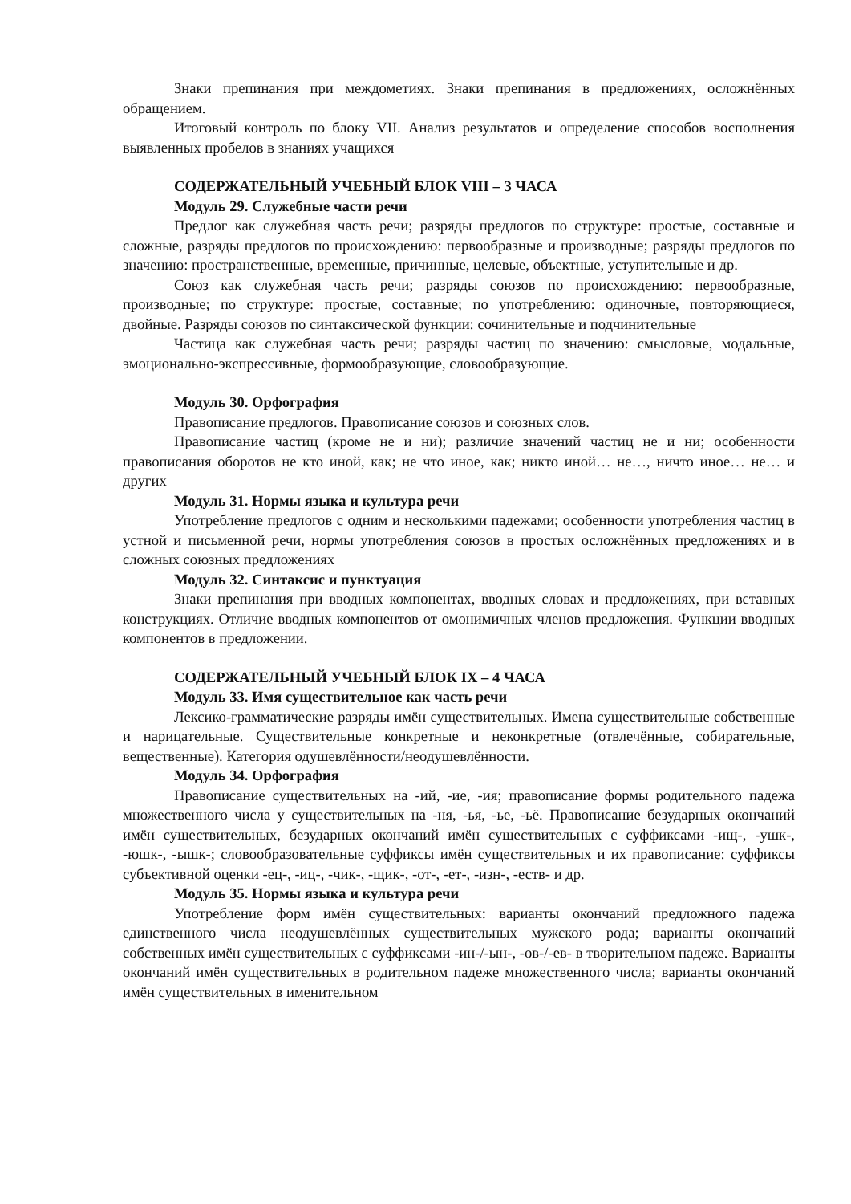Знаки препинания при междометиях. Знаки препинания в предложениях, осложнённых обращением.
Итоговый контроль по блоку VII. Анализ результатов и определение способов восполнения выявленных пробелов в знаниях учащихся
СОДЕРЖАТЕЛЬНЫЙ УЧЕБНЫЙ БЛОК VIII – 3 ЧАСА
Модуль 29. Служебные части речи
Предлог как служебная часть речи; разряды предлогов по структуре: простые, составные и сложные, разряды предлогов по происхождению: первообразные и производные; разряды предлогов по значению: пространственные, временные, причинные, целевые, объектные, уступительные и др.
Союз как служебная часть речи; разряды союзов по происхождению: первообразные, производные; по структуре: простые, составные; по употреблению: одиночные, повторяющиеся, двойные. Разряды союзов по синтаксической функции: сочинительные и подчинительные
Частица как служебная часть речи; разряды частиц по значению: смысловые, модальные, эмоционально-экспрессивные, формообразующие, словообразующие.
Модуль 30. Орфография
Правописание предлогов. Правописание союзов и союзных слов.
Правописание частиц (кроме не и ни); различие значений частиц не и ни; особенности правописания оборотов не кто иной, как; не что иное, как; никто иной… не…, ничто иное… не… и других
Модуль 31. Нормы языка и культура речи
Употребление предлогов с одним и несколькими падежами; особенности употребления частиц в устной и письменной речи, нормы употребления союзов в простых осложнённых предложениях и в сложных союзных предложениях
Модуль 32. Синтаксис и пунктуация
Знаки препинания при вводных компонентах, вводных словах и предложениях, при вставных конструкциях. Отличие вводных компонентов от омонимичных членов предложения. Функции вводных компонентов в предложении.
СОДЕРЖАТЕЛЬНЫЙ УЧЕБНЫЙ БЛОК IX – 4 ЧАСА
Модуль 33. Имя существительное как часть речи
Лексико-грамматические разряды имён существительных. Имена существительные собственные и нарицательные. Существительные конкретные и неконкретные (отвлечённые, собирательные, вещественные). Категория одушевлённости/неодушевлённости.
Модуль 34. Орфография
Правописание существительных на -ий, -ие, -ия; правописание формы родительного падежа множественного числа у существительных на -ня, -ья, -ье, -ьё. Правописание безударных окончаний имён существительных, безударных окончаний имён существительных с суффиксами -ищ-, -ушк-, -юшк-, -ышк-; словообразовательные суффиксы имён существительных и их правописание: суффиксы субъективной оценки -ец-, -иц-, -чик-, -щик-, -от-, -ет-, -изн-, -еств- и др.
Модуль 35. Нормы языка и культура речи
Употребление форм имён существительных: варианты окончаний предложного падежа единственного числа неодушевлённых существительных мужского рода; варианты окончаний собственных имён существительных с суффиксами -ин-/-ын-, -ов-/-ев- в творительном падеже. Варианты окончаний имён существительных в родительном падеже множественного числа; варианты окончаний имён существительных в именительном